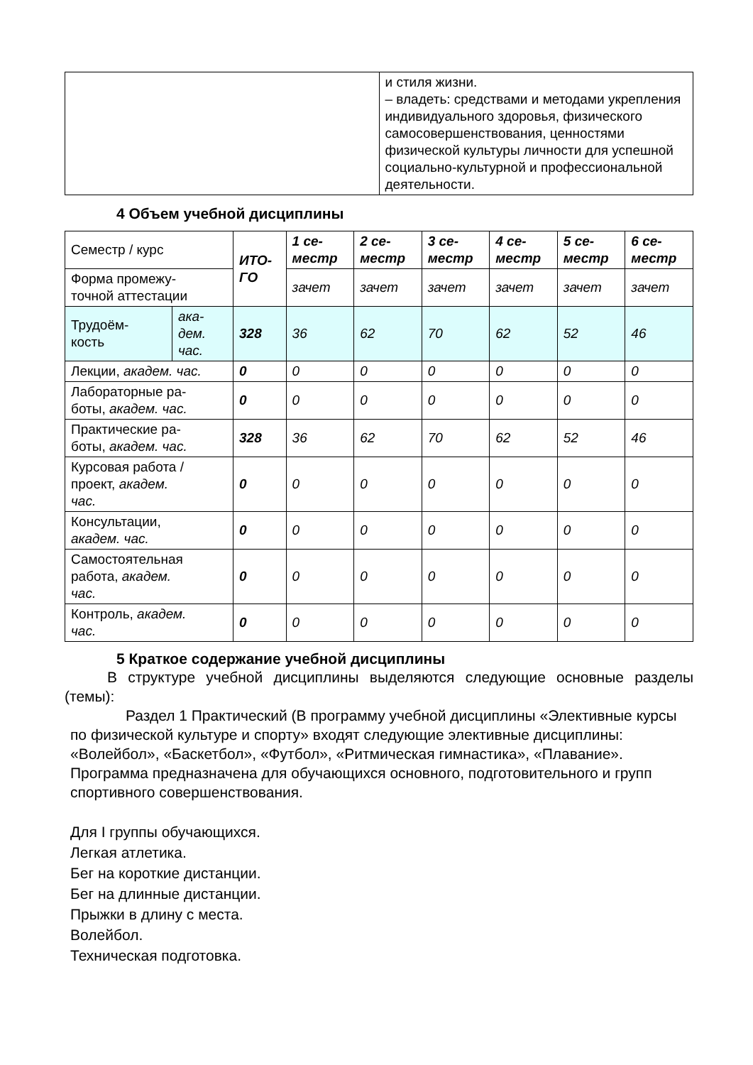| | и стиля жизни. – владеть: средствами и методами укрепления индивидуального здоровья, физического самосовершенствования, ценностями физической культуры личности для успешной социально-культурной и профессиональной деятельности. |
4 Объем учебной дисциплины
| Семестр / курс | | ИТО- ГО | 1 се- местр | 2 се- местр | 3 се- местр | 4 се- местр | 5 се- местр | 6 се- местр |
| Форма промежу- точной аттестации | | | зачет | зачет | зачет | зачет | зачет | зачет |
| Трудоём- кость | ака- дем. час. | 328 | 36 | 62 | 70 | 62 | 52 | 46 |
| Лекции, академ. час. | | 0 | 0 | 0 | 0 | 0 | 0 | 0 |
| Лабораторные ра- боты, академ. час. | | 0 | 0 | 0 | 0 | 0 | 0 | 0 |
| Практические ра- боты, академ. час. | | 328 | 36 | 62 | 70 | 62 | 52 | 46 |
| Курсовая работа / проект, академ. час. | | 0 | 0 | 0 | 0 | 0 | 0 | 0 |
| Консультации, академ. час. | | 0 | 0 | 0 | 0 | 0 | 0 | 0 |
| Самостоятельная работа, академ. час. | | 0 | 0 | 0 | 0 | 0 | 0 | 0 |
| Контроль, академ. час. | | 0 | 0 | 0 | 0 | 0 | 0 | 0 |
5 Краткое содержание учебной дисциплины
В структуре учебной дисциплины выделяются следующие основные разделы (темы):
Раздел 1 Практический (В программу учебной дисциплины «Элективные курсы по физической культуре и спорту» входят следующие элективные дисциплины: «Волейбол», «Баскетбол», «Футбол», «Ритмическая гимнастика», «Плавание». Программа предназначена для обучающихся основного, подготовительного и групп спортивного совершенствования.
Для I группы обучающихся.
Легкая атлетика.
Бег на короткие дистанции.
Бег на длинные дистанции.
Прыжки в длину с места.
Волейбол.
Техническая подготовка.